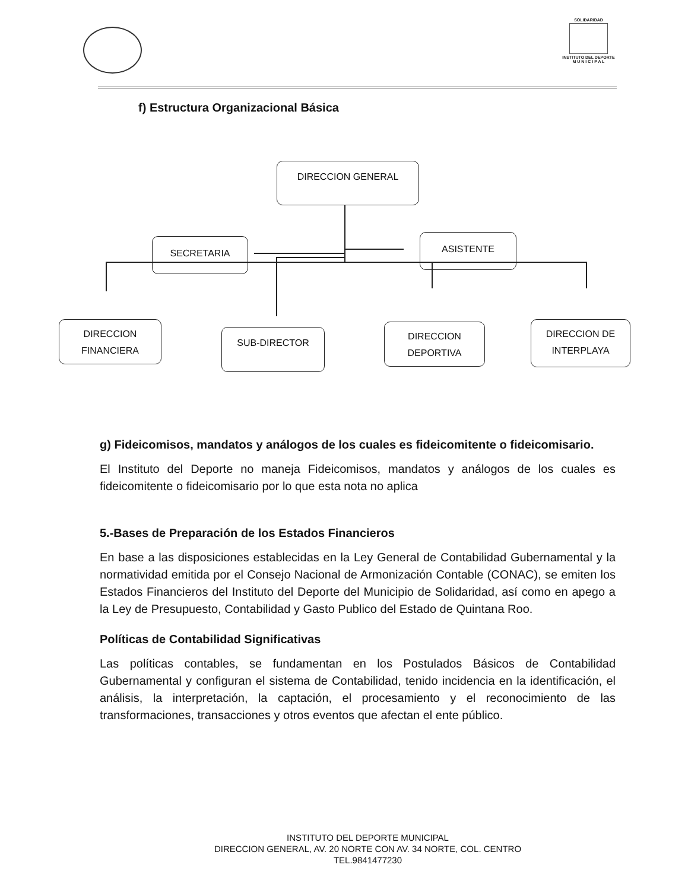SOLIDARIDAD
INSTITUTO DEL DEPORTE
M U N I C I P A L
f) Estructura Organizacional Básica
DIRECCION GENERAL
SECRETARIA ASISTENTE
DIRECCION
FINANCIERA
SUB-DIRECTOR
DIRECCION
DEPORTIVA
DIRECCION DE
INTERPLAYA
g) Fideicomisos, mandatos y análogos de los cuales es fideicomitente o fideicomisario.
El Instituto del Deporte no maneja Fideicomisos, mandatos y análogos de los cuales es fideicomitente o fideicomisario por lo que esta nota no aplica
5.-Bases de Preparación de los Estados Financieros
En base a las disposiciones establecidas en la Ley General de Contabilidad Gubernamental y la normatividad emitida por el Consejo Nacional de Armonización Contable (CONAC), se emiten los Estados Financieros del Instituto del Deporte del Municipio de Solidaridad, así como en apego a la Ley de Presupuesto, Contabilidad y Gasto Publico del Estado de Quintana Roo.
Políticas de Contabilidad Significativas
Las políticas contables, se fundamentan en los Postulados Básicos de Contabilidad Gubernamental y configuran el sistema de Contabilidad, tenido incidencia en la identificación, el análisis, la interpretación, la captación, el procesamiento y el reconocimiento de las transformaciones, transacciones y otros eventos que afectan el ente público.
INSTITUTO DEL DEPORTE MUNICIPAL
DIRECCION GENERAL, AV. 20 NORTE CON AV. 34 NORTE, COL. CENTRO
TEL.9841477230